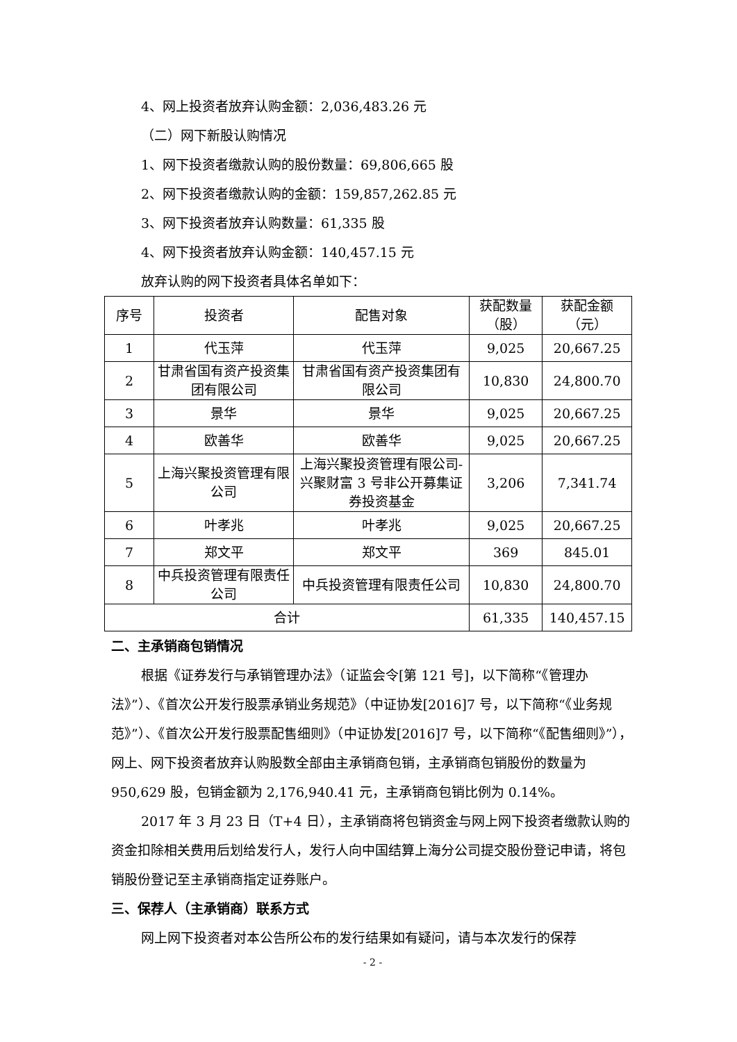4、网上投资者放弃认购金额：2,036,483.26 元
（二）网下新股认购情况
1、网下投资者缴款认购的股份数量：69,806,665 股
2、网下投资者缴款认购的金额：159,857,262.85 元
3、网下投资者放弃认购数量：61,335 股
4、网下投资者放弃认购金额：140,457.15 元
放弃认购的网下投资者具体名单如下：
| 序号 | 投资者 | 配售对象 | 获配数量（股） | 获配金额（元） |
| 1 | 代玉萍 | 代玉萍 | 9,025 | 20,667.25 |
| 2 | 甘肃省国有资产投资集团有限公司 | 甘肃省国有资产投资集团有限公司 | 10,830 | 24,800.70 |
| 3 | 景华 | 景华 | 9,025 | 20,667.25 |
| 4 | 欧善华 | 欧善华 | 9,025 | 20,667.25 |
| 5 | 上海兴聚投资管理有限公司 | 上海兴聚投资管理有限公司-兴聚财富 3 号非公开募集证券投资基金 | 3,206 | 7,341.74 |
| 6 | 叶孝兆 | 叶孝兆 | 9,025 | 20,667.25 |
| 7 | 郑文平 | 郑文平 | 369 | 845.01 |
| 8 | 中兵投资管理有限责任公司 | 中兵投资管理有限责任公司 | 10,830 | 24,800.70 |
| 合计 | | | 61,335 | 140,457.15 |
二、主承销商包销情况
根据《证券发行与承销管理办法》（证监会令[第 121 号]，以下简称“《管理办法》”）、《首次公开发行股票承销业务规范》（中证协发[2016]7 号，以下简称“《业务规范》”）、《首次公开发行股票配售细则》（中证协发[2016]7 号，以下简称“《配售细则》”），网上、网下投资者放弃认购股数全部由主承销商包销，主承销商包销股份的数量为 950,629 股，包销金额为 2,176,940.41 元，主承销商包销比例为 0.14%。
2017 年 3 月 23 日（T+4 日），主承销商将包销资金与网上网下投资者缴款认购的资金扣除相关费用后划给发行人，发行人向中国结算上海分公司提交股份登记申请，将包销股份登记至主承销商指定证券账户。
三、保荐人（主承销商）联系方式
网上网下投资者对本公告所公布的发行结果如有疑问，请与本次发行的保荐
- 2 -